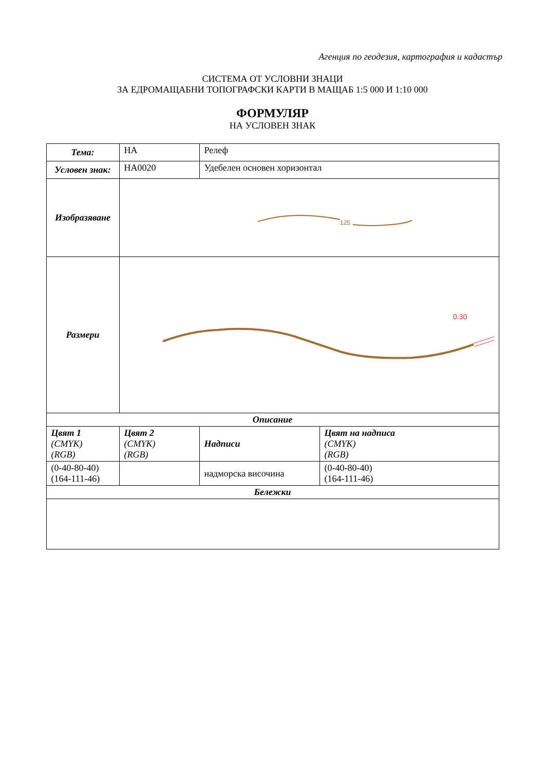Агенция по геодезия, картография и кадастър
СИСТЕМА ОТ УСЛОВНИ ЗНАЦИ
ЗА ЕДРОМАЩАБНИ ТОПОГРАФСКИ КАРТИ В МАЩАБ 1:5 000 И 1:10 000
ФОРМУЛЯР
НА УСЛОВЕН ЗНАК
| Тема: | HA | Релеф | |
| Условен знак: | HA0020 | Удебелен основен хоризонтал | |
| Изобразяване | 125 | | |
| Размери | 0.30 | | |
| Описание | | | |
| Цвят 1 (CMYK) (RGB) | Цвят 2 (CMYK) (RGB) | Надписи | Цвят на надписа (CMYK) (RGB) |
| (0-40-80-40) (164-111-46) | | надморска височина | (0-40-80-40) (164-111-46) |
| Бележки | | | |